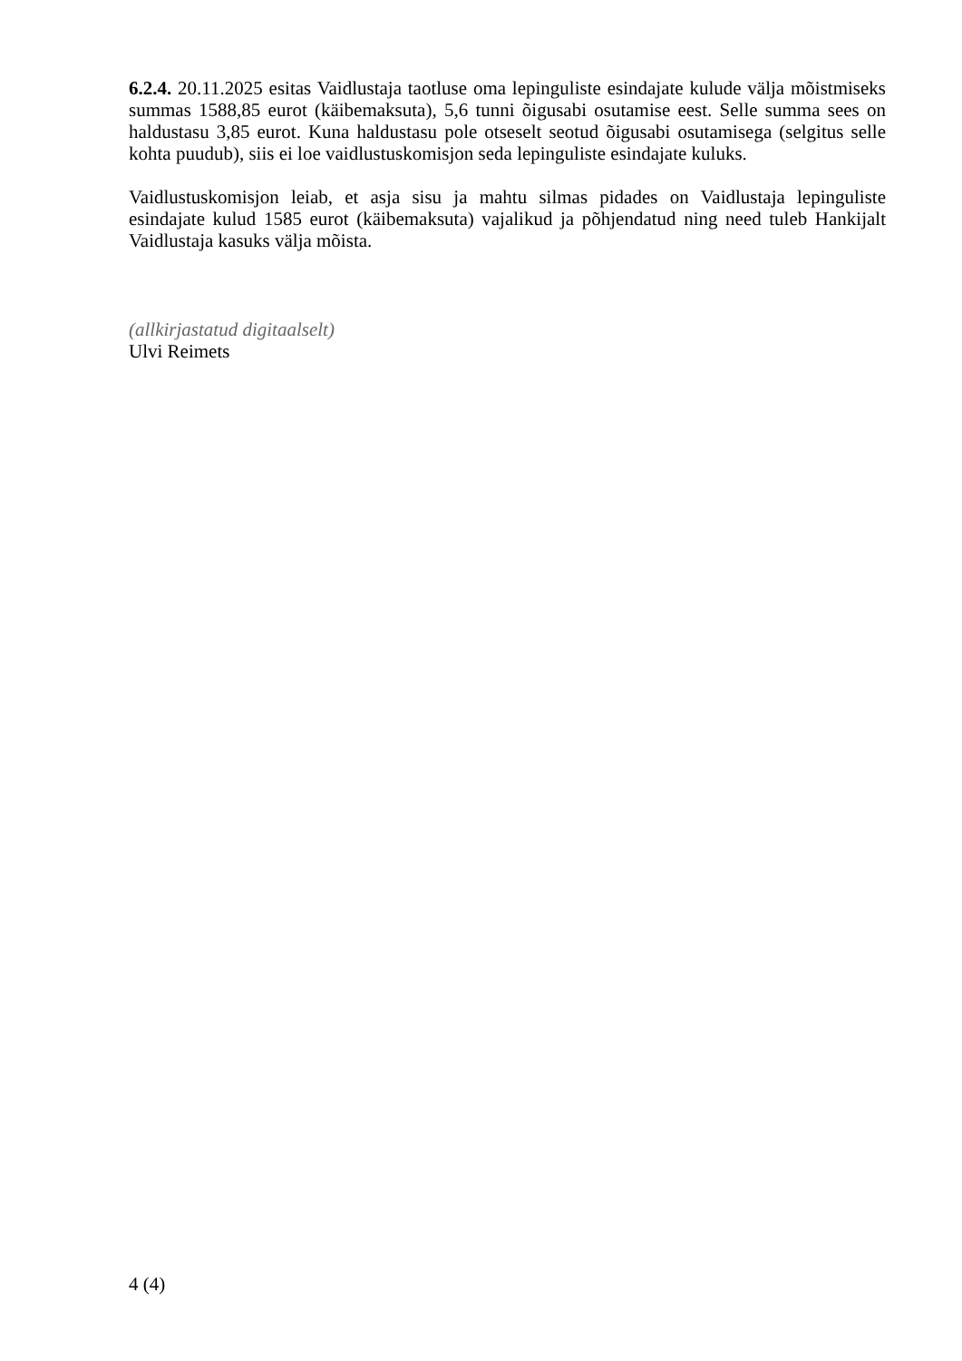6.2.4. 20.11.2025 esitas Vaidlustaja taotluse oma lepinguliste esindajate kulude välja mõistmiseks summas 1588,85 eurot (käibemaksuta), 5,6 tunni õigusabi osutamise eest. Selle summa sees on haldustasu 3,85 eurot. Kuna haldustasu pole otseselt seotud õigusabi osutamisega (selgitus selle kohta puudub), siis ei loe vaidlustuskomisjon seda lepinguliste esindajate kuluks.
Vaidlustuskomisjon leiab, et asja sisu ja mahtu silmas pidades on Vaidlustaja lepinguliste esindajate kulud 1585 eurot (käibemaksuta) vajalikud ja põhjendatud ning need tuleb Hankijalt Vaidlustaja kasuks välja mõista.
(allkirjastatud digitaalselt)
Ulvi Reimets
4 (4)